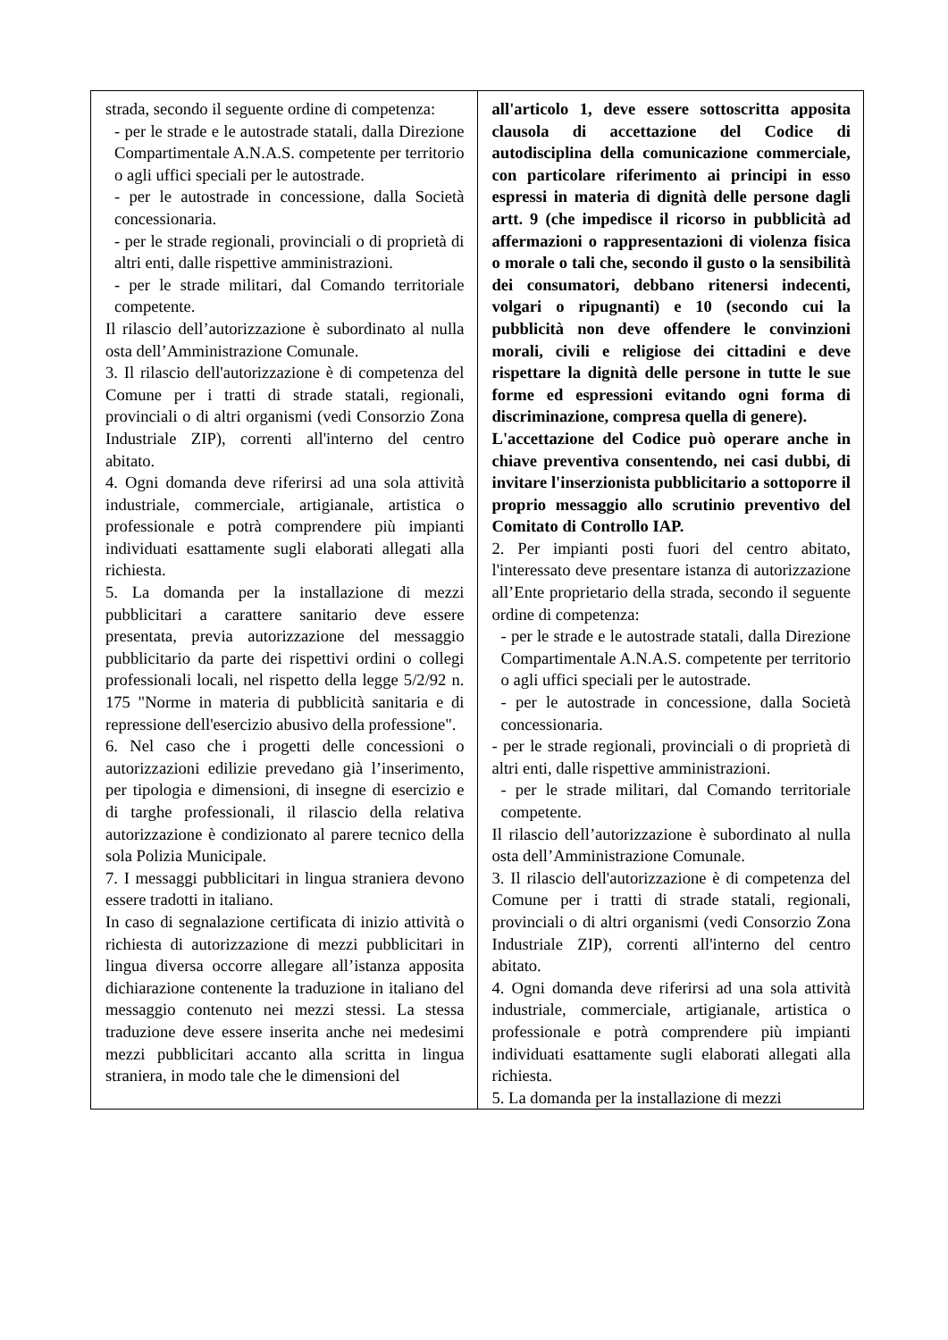| strada, secondo il seguente ordine di competenza: - per le strade e le autostrade statali, dalla Direzione Compartimentale A.N.A.S. competente per territorio o agli uffici speciali per le autostrade. - per le autostrade in concessione, dalla Società concessionaria. - per le strade regionali, provinciali o di proprietà di altri enti, dalle rispettive amministrazioni. - per le strade militari, dal Comando territoriale competente. Il rilascio dell’autorizzazione è subordinato al nulla osta dell’Amministrazione Comunale. 3. Il rilascio dell'autorizzazione è di competenza del Comune per i tratti di strade statali, regionali, provinciali o di altri organismi (vedi Consorzio Zona Industriale ZIP), correnti all'interno del centro abitato. 4. Ogni domanda deve riferirsi ad una sola attività industriale, commerciale, artigianale, artistica o professionale e potrà comprendere più impianti individuati esattamente sugli elaborati allegati alla richiesta. 5. La domanda per la installazione di mezzi pubblicitari a carattere sanitario deve essere presentata, previa autorizzazione del messaggio pubblicitario da parte dei rispettivi ordini o collegi professionali locali, nel rispetto della legge 5/2/92 n. 175 "Norme in materia di pubblicità sanitaria e di repressione dell'esercizio abusivo della professione". 6. Nel caso che i progetti delle concessioni o autorizzazioni edilizie prevedano già l’inserimento, per tipologia e dimensioni, di insegne di esercizio e di targhe professionali, il rilascio della relativa autorizzazione è condizionato al parere tecnico della sola Polizia Municipale. 7. I messaggi pubblicitari in lingua straniera devono essere tradotti in italiano. In caso di segnalazione certificata di inizio attività o richiesta di autorizzazione di mezzi pubblicitari in lingua diversa occorre allegare all’istanza apposita dichiarazione contenente la traduzione in italiano del messaggio contenuto nei mezzi stessi. La stessa traduzione deve essere inserita anche nei medesimi mezzi pubblicitari accanto alla scritta in lingua straniera, in modo tale che le dimensioni del | all'articolo 1, deve essere sottoscritta apposita clausola di accettazione del Codice di autodisciplina della comunicazione commerciale, con particolare riferimento ai principi in esso espressi in materia di dignità delle persone dagli artt. 9 (che impedisce il ricorso in pubblicità ad affermazioni o rappresentazioni di violenza fisica o morale o tali che, secondo il gusto o la sensibilità dei consumatori, debbano ritenersi indecenti, volgari o ripugnanti) e 10 (secondo cui la pubblicità non deve offendere le convinzioni morali, civili e religiose dei cittadini e deve rispettare la dignità delle persone in tutte le sue forme ed espressioni evitando ogni forma di discriminazione, compresa quella di genere). L'accettazione del Codice può operare anche in chiave preventiva consentendo, nei casi dubbi, di invitare l'inserzionista pubblicitario a sottoporre il proprio messaggio allo scrutinio preventivo del Comitato di Controllo IAP. 2. Per impianti posti fuori del centro abitato, l'interessato deve presentare istanza di autorizzazione all’Ente proprietario della strada, secondo il seguente ordine di competenza: - per le strade e le autostrade statali, dalla Direzione Compartimentale A.N.A.S. competente per territorio o agli uffici speciali per le autostrade. - per le autostrade in concessione, dalla Società concessionaria. - per le strade regionali, provinciali o di proprietà di altri enti, dalle rispettive amministrazioni. - per le strade militari, dal Comando territoriale competente. Il rilascio dell’autorizzazione è subordinato al nulla osta dell’Amministrazione Comunale. 3. Il rilascio dell'autorizzazione è di competenza del Comune per i tratti di strade statali, regionali, provinciali o di altri organismi (vedi Consorzio Zona Industriale ZIP), correnti all'interno del centro abitato. 4. Ogni domanda deve riferirsi ad una sola attività industriale, commerciale, artigianale, artistica o professionale e potrà comprendere più impianti individuati esattamente sugli elaborati allegati alla richiesta. 5. La domanda per la installazione di mezzi |